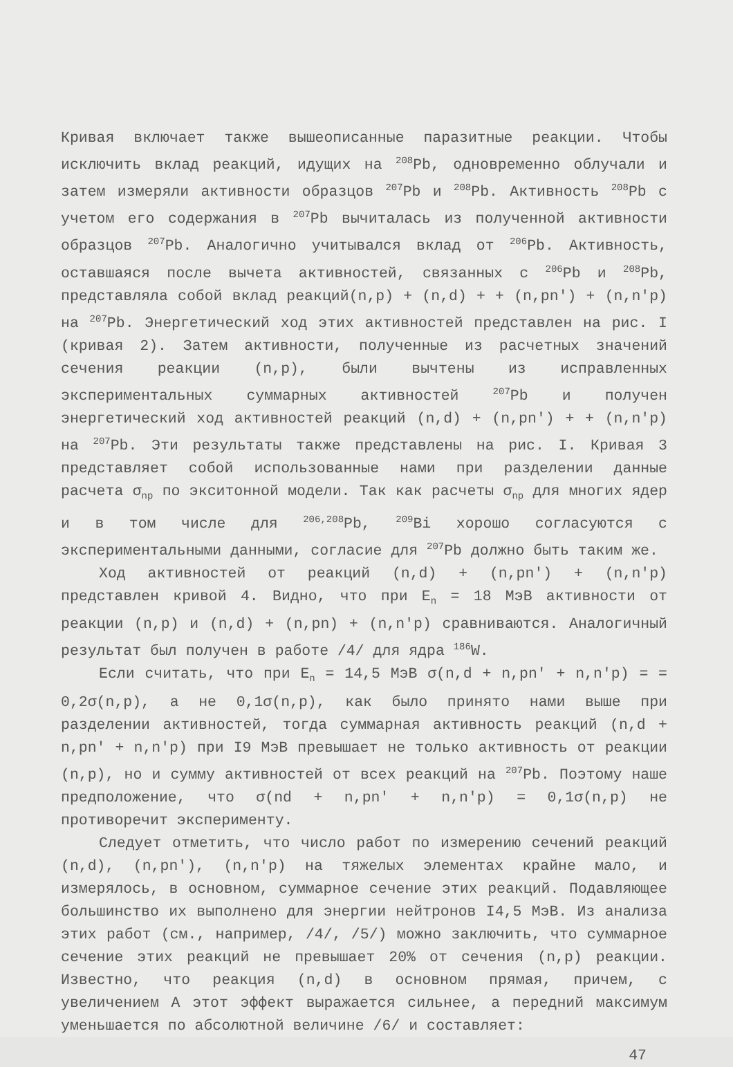Кривая включает также вышеописанные паразитные реакции. Чтобы исключить вклад реакций, идущих на <sup>208</sup>Pb, одновременно облучали и затем измеряли активности образцов <sup>207</sup>Pb и <sup>208</sup>Pb. Активность <sup>208</sup>Pb с учетом его содержания в <sup>207</sup>Pb вычиталась из полученной активности образцов <sup>207</sup>Pb. Аналогично учитывался вклад от <sup>206</sup>Pb. Активность, оставшаяся после вычета активностей, связанных с <sup>206</sup>Pb и <sup>208</sup>Pb, представляла собой вклад реакций(n,p) + (n,d) + + (n,pn′) + (n,n′p) на <sup>207</sup>Pb. Энергетический ход этих активностей представлен на рис. I (кривая 2). Затем активности, полученные из расчетных значений сечения реакции (n,p), были вычтены из исправленных экспериментальных суммарных активностей <sup>207</sup>Pb и получен энергетический ход активностей реакций (n,d) + (n,pn′) + + (n,n′p) на <sup>207</sup>Pb. Эти результаты также представлены на рис. I. Кривая 3 представляет собой использованные нами при разделении данные расчета σ<sub>np</sub> по экситонной модели. Так как расчеты σ<sub>np</sub> для многих ядер и в том числе для <sup>206,208</sup>Pb, <sup>209</sup>Bi хорошо согласуются с экспериментальными данными, согласие для <sup>207</sup>Pb должно быть таким же.
Ход активностей от реакций (n,d) + (n,pn′) + (n,n′p) представлен кривой 4. Видно, что при E<sub>n</sub> = 18 МэВ активности от реакции (n,p) и (n,d) + (n,pn) + (n,n′p) сравниваются. Аналогичный результат был получен в работе /4/ для ядра <sup>186</sup>W.
Если считать, что при E<sub>n</sub> = 14,5 МэВ σ(n,d + n,pn′ + n,n′p) = = 0,2σ(n,p), а не 0,1σ(n,p), как было принято нами выше при разделении активностей, тогда суммарная активность реакций (n,d + n,pn′ + n,n′p) при I9 МэВ превышает не только активность от реакции (n,p), но и сумму активностей от всех реакций на <sup>207</sup>Pb. Поэтому наше предположение, что σ(nd + n,pn′ + n,n′p) = 0,1σ(n,p) не противоречит эксперименту.
Следует отметить, что число работ по измерению сечений реакций (n,d), (n,pn′), (n,n′p) на тяжелых элементах крайне мало, и измерялось, в основном, суммарное сечение этих реакций. Подавляющее большинство их выполнено для энергии нейтронов I4,5 МэВ. Из анализа этих работ (см., например, /4/, /5/) можно заключить, что суммарное сечение этих реакций не превышает 20% от сечения (n,p) реакции. Известно, что реакция (n,d) в основном прямая, причем, с увеличением A этот эффект выражается сильнее, а передний максимум уменьшается по абсолютной величине /6/ и составляет:
47